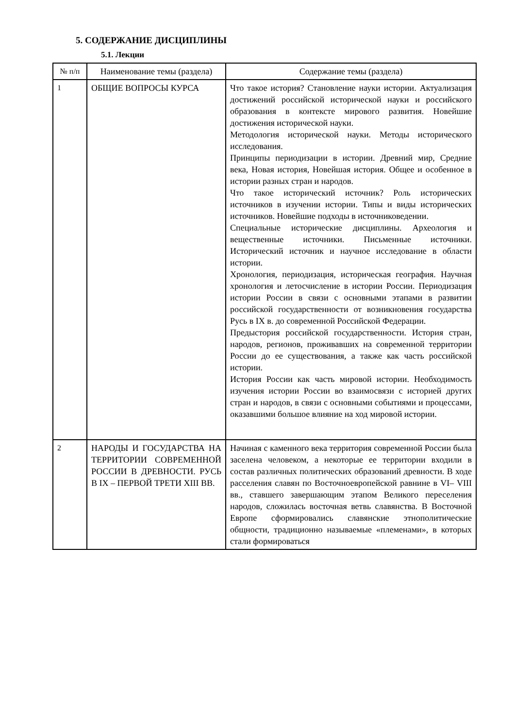5. СОДЕРЖАНИЕ ДИСЦИПЛИНЫ
5.1. Лекции
| № п/п | Наименование темы (раздела) | Содержание темы (раздела) |
| --- | --- | --- |
| 1 | ОБЩИЕ ВОПРОСЫ КУРСА | Что такое история? Становление науки истории. Актуализация достижений российской исторической науки и российского образования в контексте мирового развития. Новейшие достижения исторической науки. Методология исторической науки. Методы исторического исследования. Принципы периодизации в истории. Древний мир, Средние века, Новая история, Новейшая история. Общее и особенное в истории разных стран и народов. Что такое исторический источник? Роль исторических источников в изучении истории. Типы и виды исторических источников. Новейшие подходы в источниковедении. Специальные исторические дисциплины. Археология и вещественные источники. Письменные источники. Исторический источник и научное исследование в области истории. Хронология, периодизация, историческая география. Научная хронология и летосчисление в истории России. Периодизация истории России в связи с основными этапами в развитии российской государственности от возникновения государства Русь в IX в. до современной Российской Федерации. Предыстория российской государственности. История стран, народов, регионов, проживавших на современной территории России до ее существования, а также как часть российской истории. История России как часть мировой истории. Необходимость изучения истории России во взаимосвязи с историей других стран и народов, в связи с основными событиями и процессами, оказавшими большое влияние на ход мировой истории. |
| 2 | НАРОДЫ И ГОСУДАРСТВА НА ТЕРРИТОРИИ СОВРЕМЕННОЙ РОССИИ В ДРЕВНОСТИ. РУСЬ В IX – ПЕРВОЙ ТРЕТИ XIII ВВ. | Начиная с каменного века территория современной России была заселена человеком, а некоторые ее территории входили в состав различных политических образований древности. В ходе расселения славян по Восточноевропейской равнине в VI– VIII вв., ставшего завершающим этапом Великого переселения народов, сложилась восточная ветвь славянства. В Восточной Европе сформировались славянские этнополитические общности, традиционно называемые «племенами», в которых стали формироваться |